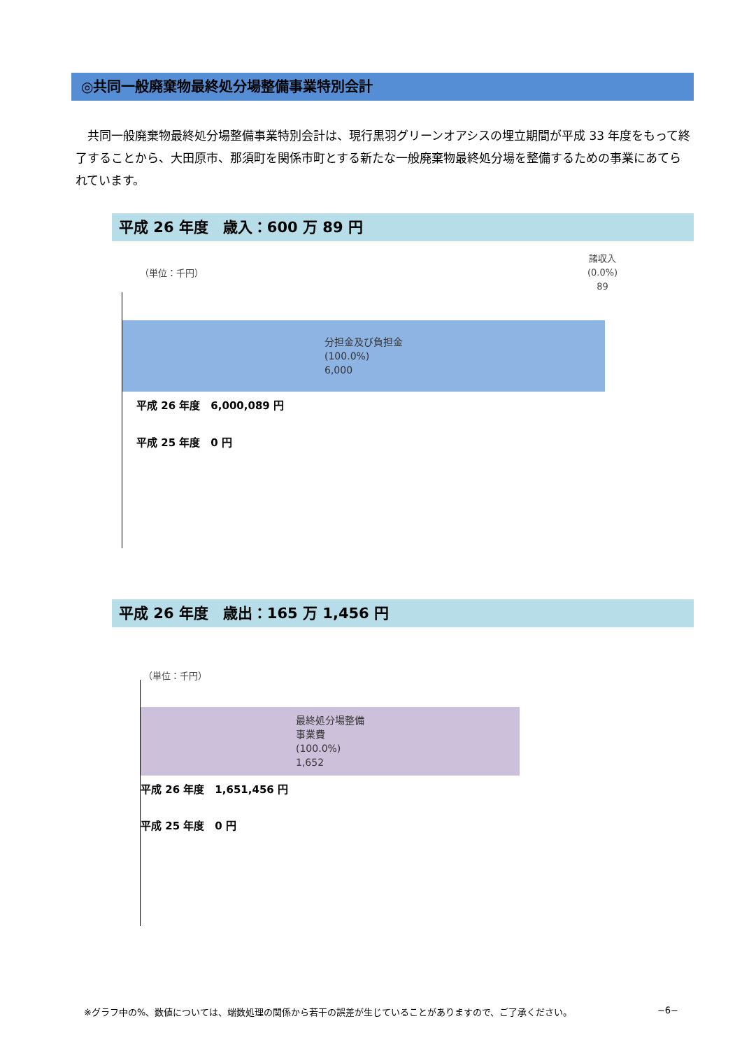◎共同一般廃棄物最終処分場整備事業特別会計
　共同一般廃棄物最終処分場整備事業特別会計は、現行黒羽グリーンオアシスの埋立期間が平成 33 年度をもって終了することから、大田原市、那須町を関係市町とする新たな一般廃棄物最終処分場を整備するための事業にあてられています。
平成 26 年度　歳入：600 万 89 円
（単位：千円）
諸収入
(0.0%)
89
分担金及び負担金
(100.0%)
6,000
平成 26 年度　6,000,089 円
平成 25 年度　0 円
平成 26 年度　歳出：165 万 1,456 円
（単位：千円）
最終処分場整備
事業費
(100.0%)
1,652
平成 26 年度　1,651,456 円
平成 25 年度　0 円
※グラフ中の%、数値については、端数処理の関係から若干の誤差が生じていることがありますので、ご了承ください。 −6−